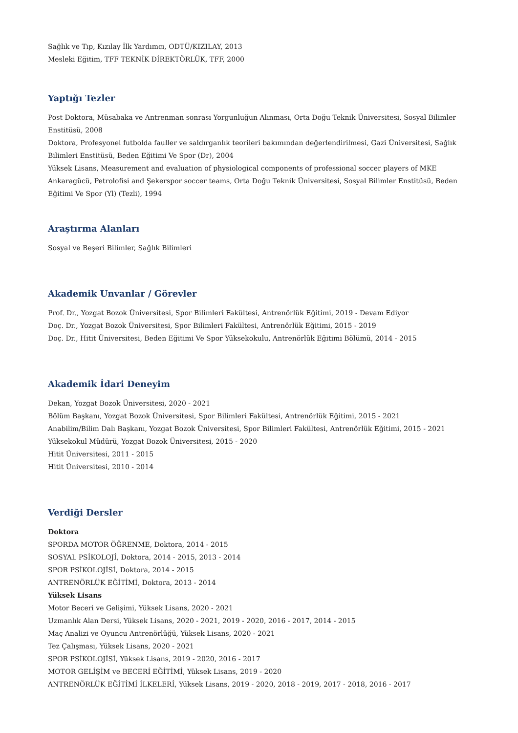Sağlık ve Tıp, Kızılay İlk Yardımcı, ODTÜ/KIZILAY, 2013
Mesleki Eğitim, TFF TEKNİK DİREKTÖRLÜK, TFF, 2000
Yaptığı Tezler
Post Doktora, Müsabaka ve Antrenman sonrası Yorgunluğun Alınması, Orta Doğu Teknik Üniversitesi, Sosyal Bilimler Enstitüsü, 2008
Doktora, Profesyonel futbolda fauller ve saldırganlık teorileri bakımından değerlendirilmesi, Gazi Üniversitesi, Sağlık Bilimleri Enstitüsü, Beden Eğitimi Ve Spor (Dr), 2004
Yüksek Lisans, Measurement and evaluation of physiological components of professional soccer players of MKE Ankaragücü, Petrolofisi and Şekerspor soccer teams, Orta Doğu Teknik Üniversitesi, Sosyal Bilimler Enstitüsü, Beden Eğitimi Ve Spor (Yl) (Tezli), 1994
Araştırma Alanları
Sosyal ve Beşeri Bilimler, Sağlık Bilimleri
Akademik Unvanlar / Görevler
Prof. Dr., Yozgat Bozok Üniversitesi, Spor Bilimleri Fakültesi, Antrenörlük Eğitimi, 2019 - Devam Ediyor
Doç. Dr., Yozgat Bozok Üniversitesi, Spor Bilimleri Fakültesi, Antrenörlük Eğitimi, 2015 - 2019
Doç. Dr., Hitit Üniversitesi, Beden Eğitimi Ve Spor Yüksekokulu, Antrenörlük Eğitimi Bölümü, 2014 - 2015
Akademik İdari Deneyim
Dekan, Yozgat Bozok Üniversitesi, 2020 - 2021
Bölüm Başkanı, Yozgat Bozok Üniversitesi, Spor Bilimleri Fakültesi, Antrenörlük Eğitimi, 2015 - 2021
Anabilim/Bilim Dalı Başkanı, Yozgat Bozok Üniversitesi, Spor Bilimleri Fakültesi, Antrenörlük Eğitimi, 2015 - 2021
Yüksekokul Müdürü, Yozgat Bozok Üniversitesi, 2015 - 2020
Hitit Üniversitesi, 2011 - 2015
Hitit Üniversitesi, 2010 - 2014
Verdiği Dersler
Doktora
SPORDA MOTOR ÖĞRENME, Doktora, 2014 - 2015
SOSYAL PSİKOLOJİ, Doktora, 2014 - 2015, 2013 - 2014
SPOR PSİKOLOJİSİ, Doktora, 2014 - 2015
ANTRENÖRLÜK EĞİTİMİ, Doktora, 2013 - 2014
Yüksek Lisans
Motor Beceri ve Gelişimi, Yüksek Lisans, 2020 - 2021
Uzmanlık Alan Dersi, Yüksek Lisans, 2020 - 2021, 2019 - 2020, 2016 - 2017, 2014 - 2015
Maç Analizi ve Oyuncu Antrenörlüğü, Yüksek Lisans, 2020 - 2021
Tez Çalışması, Yüksek Lisans, 2020 - 2021
SPOR PSİKOLOJİSİ, Yüksek Lisans, 2019 - 2020, 2016 - 2017
MOTOR GELİŞİM ve BECERİ EĞİTİMİ, Yüksek Lisans, 2019 - 2020
ANTRENÖRLÜK EĞİTİMİ İLKELERİ, Yüksek Lisans, 2019 - 2020, 2018 - 2019, 2017 - 2018, 2016 - 2017